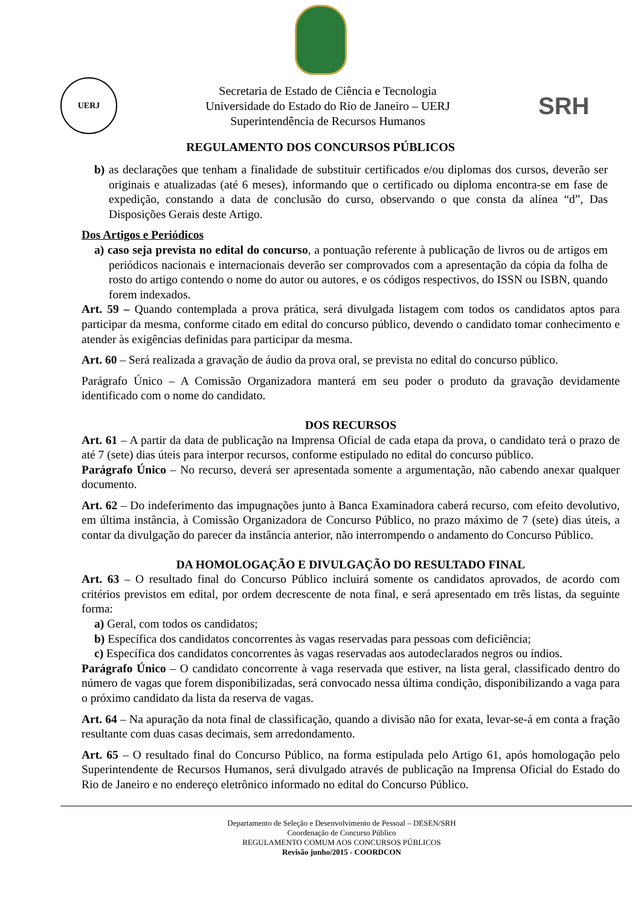UERJ
Secretaria de Estado de Ciência e Tecnologia
Universidade do Estado do Rio de Janeiro – UERJ
Superintendência de Recursos Humanos
SRH
REGULAMENTO DOS CONCURSOS PÚBLICOS
b) as declarações que tenham a finalidade de substituir certificados e/ou diplomas dos cursos, deverão ser originais e atualizadas (até 6 meses), informando que o certificado ou diploma encontra-se em fase de expedição, constando a data de conclusão do curso, observando o que consta da alínea “d”, Das Disposições Gerais deste Artigo.
Dos Artigos e Periódicos
a) caso seja prevista no edital do concurso, a pontuação referente à publicação de livros ou de artigos em periódicos nacionais e internacionais deverão ser comprovados com a apresentação da cópia da folha de rosto do artigo contendo o nome do autor ou autores, e os códigos respectivos, do ISSN ou ISBN, quando forem indexados.
Art. 59 – Quando contemplada a prova prática, será divulgada listagem com todos os candidatos aptos para participar da mesma, conforme citado em edital do concurso público, devendo o candidato tomar conhecimento e atender às exigências definidas para participar da mesma.
Art. 60 – Será realizada a gravação de áudio da prova oral, se prevista no edital do concurso público.
Parágrafo Único – A Comissão Organizadora manterá em seu poder o produto da gravação devidamente identificado com o nome do candidato.
DOS RECURSOS
Art. 61 – A partir da data de publicação na Imprensa Oficial de cada etapa da prova, o candidato terá o prazo de até 7 (sete) dias úteis para interpor recursos, conforme estipulado no edital do concurso público.
Parágrafo Único – No recurso, deverá ser apresentada somente a argumentação, não cabendo anexar qualquer documento.
Art. 62 – Do indeferimento das impugnações junto à Banca Examinadora caberá recurso, com efeito devolutivo, em última instância, à Comissão Organizadora de Concurso Público, no prazo máximo de 7 (sete) dias úteis, a contar da divulgação do parecer da instância anterior, não interrompendo o andamento do Concurso Público.
DA HOMOLOGAÇÃO E DIVULGAÇÃO DO RESULTADO FINAL
Art. 63 – O resultado final do Concurso Público incluirá somente os candidatos aprovados, de acordo com critérios previstos em edital, por ordem decrescente de nota final, e será apresentado em três listas, da seguinte forma:
a) Geral, com todos os candidatos;
b) Específica dos candidatos concorrentes às vagas reservadas para pessoas com deficiência;
c) Específica dos candidatos concorrentes às vagas reservadas aos autodeclarados negros ou índios.
Parágrafo Único – O candidato concorrente à vaga reservada que estiver, na lista geral, classificado dentro do número de vagas que forem disponibilizadas, será convocado nessa última condição, disponibilizando a vaga para o próximo candidato da lista da reserva de vagas.
Art. 64 – Na apuração da nota final de classificação, quando a divisão não for exata, levar-se-á em conta a fração resultante com duas casas decimais, sem arredondamento.
Art. 65 – O resultado final do Concurso Público, na forma estipulada pelo Artigo 61, após homologação pelo Superintendente de Recursos Humanos, será divulgado através de publicação na Imprensa Oficial do Estado do Rio de Janeiro e no endereço eletrônico informado no edital do Concurso Público.
Departamento de Seleção e Desenvolvimento de Pessoal – DESEN/SRH
Coordenação de Concurso Público
REGULAMENTO COMUM AOS CONCURSOS PÚBLICOS
Revisão junho/2015 - COORDCON